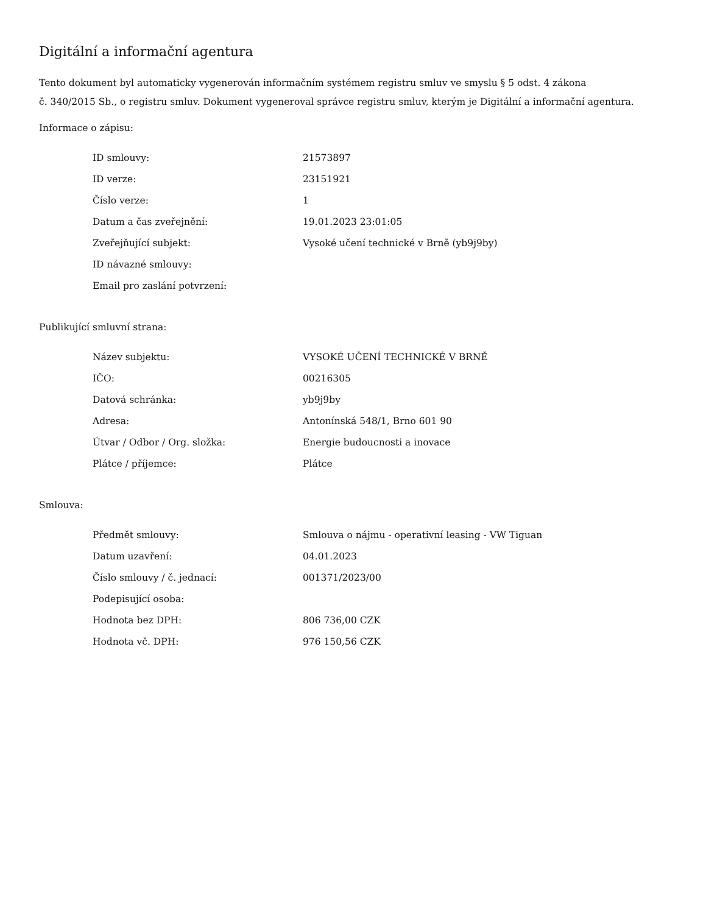Digitální a informační agentura
Tento dokument byl automaticky vygenerován informačním systémem registru smluv ve smyslu § 5 odst. 4 zákona
č. 340/2015 Sb., o registru smluv. Dokument vygeneroval správce registru smluv, kterým je Digitální a informační agentura.
Informace o zápisu:
| ID smlouvy: | 21573897 |
| ID verze: | 23151921 |
| Číslo verze: | 1 |
| Datum a čas zveřejnění: | 19.01.2023 23:01:05 |
| Zveřejňující subjekt: | Vysoké učení technické v Brně (yb9j9by) |
| ID návazné smlouvy: | |
| Email pro zaslání potvrzení: | |
Publikující smluvní strana:
| Název subjektu: | VYSOKÉ UČENÍ TECHNICKÉ V BRNĚ |
| IČO: | 00216305 |
| Datová schránka: | yb9j9by |
| Adresa: | Antonínská 548/1, Brno 601 90 |
| Útvar / Odbor / Org. složka: | Energie budoucnosti a inovace |
| Plátce / příjemce: | Plátce |
Smlouva:
| Předmět smlouvy: | Smlouva o nájmu - operativní leasing - VW Tiguan |
| Datum uzavření: | 04.01.2023 |
| Číslo smlouvy / č. jednací: | 001371/2023/00 |
| Podepisující osoba: | |
| Hodnota bez DPH: | 806 736,00 CZK |
| Hodnota vč. DPH: | 976 150,56 CZK |